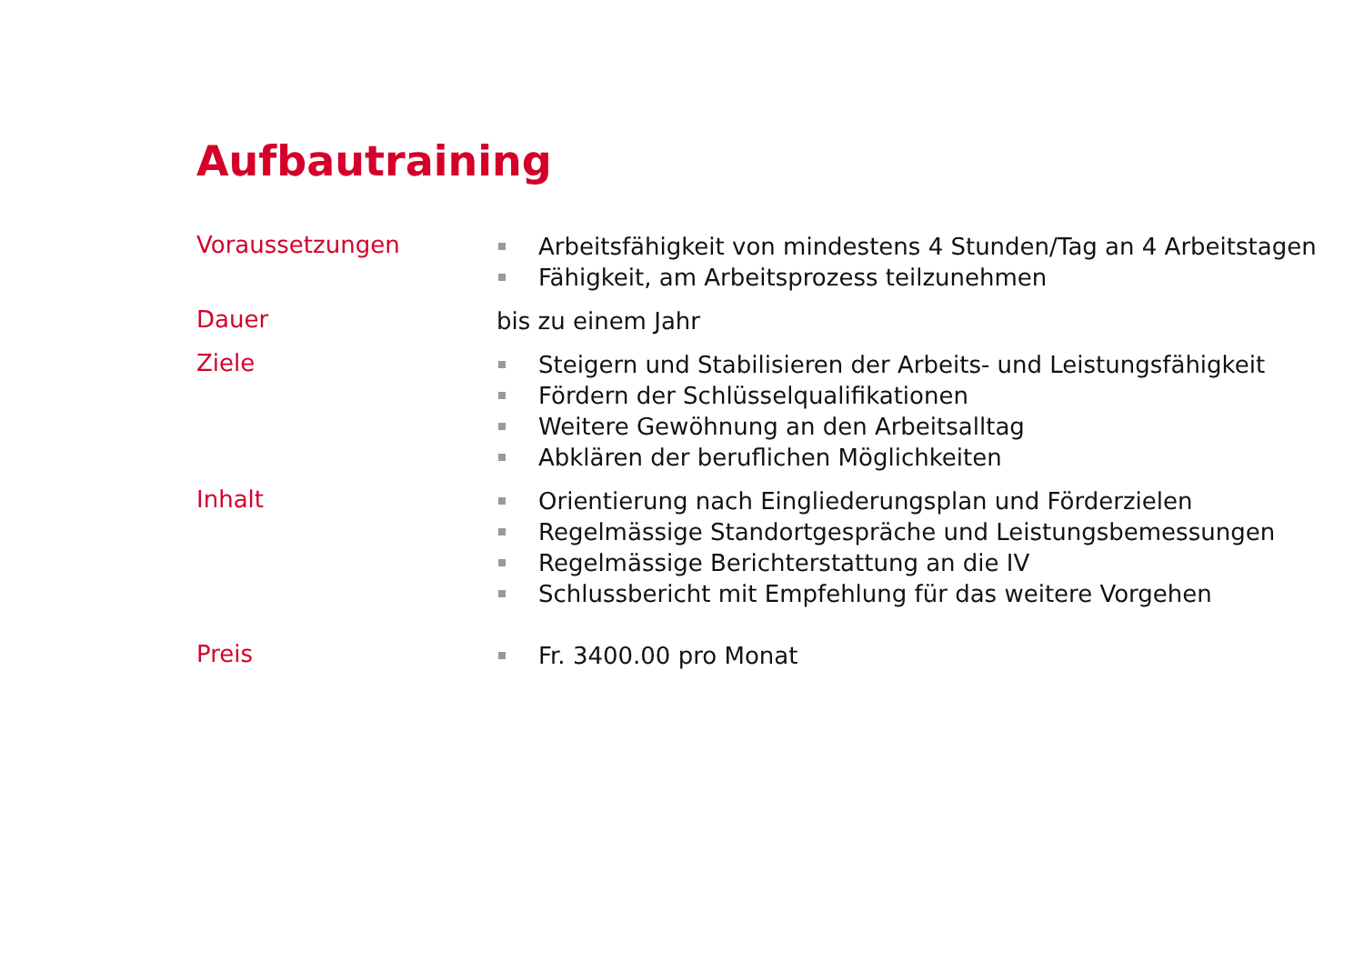Aufbautraining
| Voraussetzungen | Arbeitsfähigkeit von mindestens 4 Stunden/Tag an 4 Arbeitstagen Fähigkeit, am Arbeitsprozess teilzunehmen |
| Dauer | bis zu einem Jahr |
| Ziele | Steigern und Stabilisieren der Arbeits- und Leistungsfähigkeit Fördern der Schlüsselqualifikationen Weitere Gewöhnung an den Arbeitsalltag Abklären der beruflichen Möglichkeiten |
| Inhalt | Orientierung nach Eingliederungsplan und Förderzielen Regelmässige Standortgespräche und Leistungsbemessungen Regelmässige Berichterstattung an die IV Schlussbericht mit Empfehlung für das weitere Vorgehen |
| Preis | Fr. 3400.00 pro Monat |